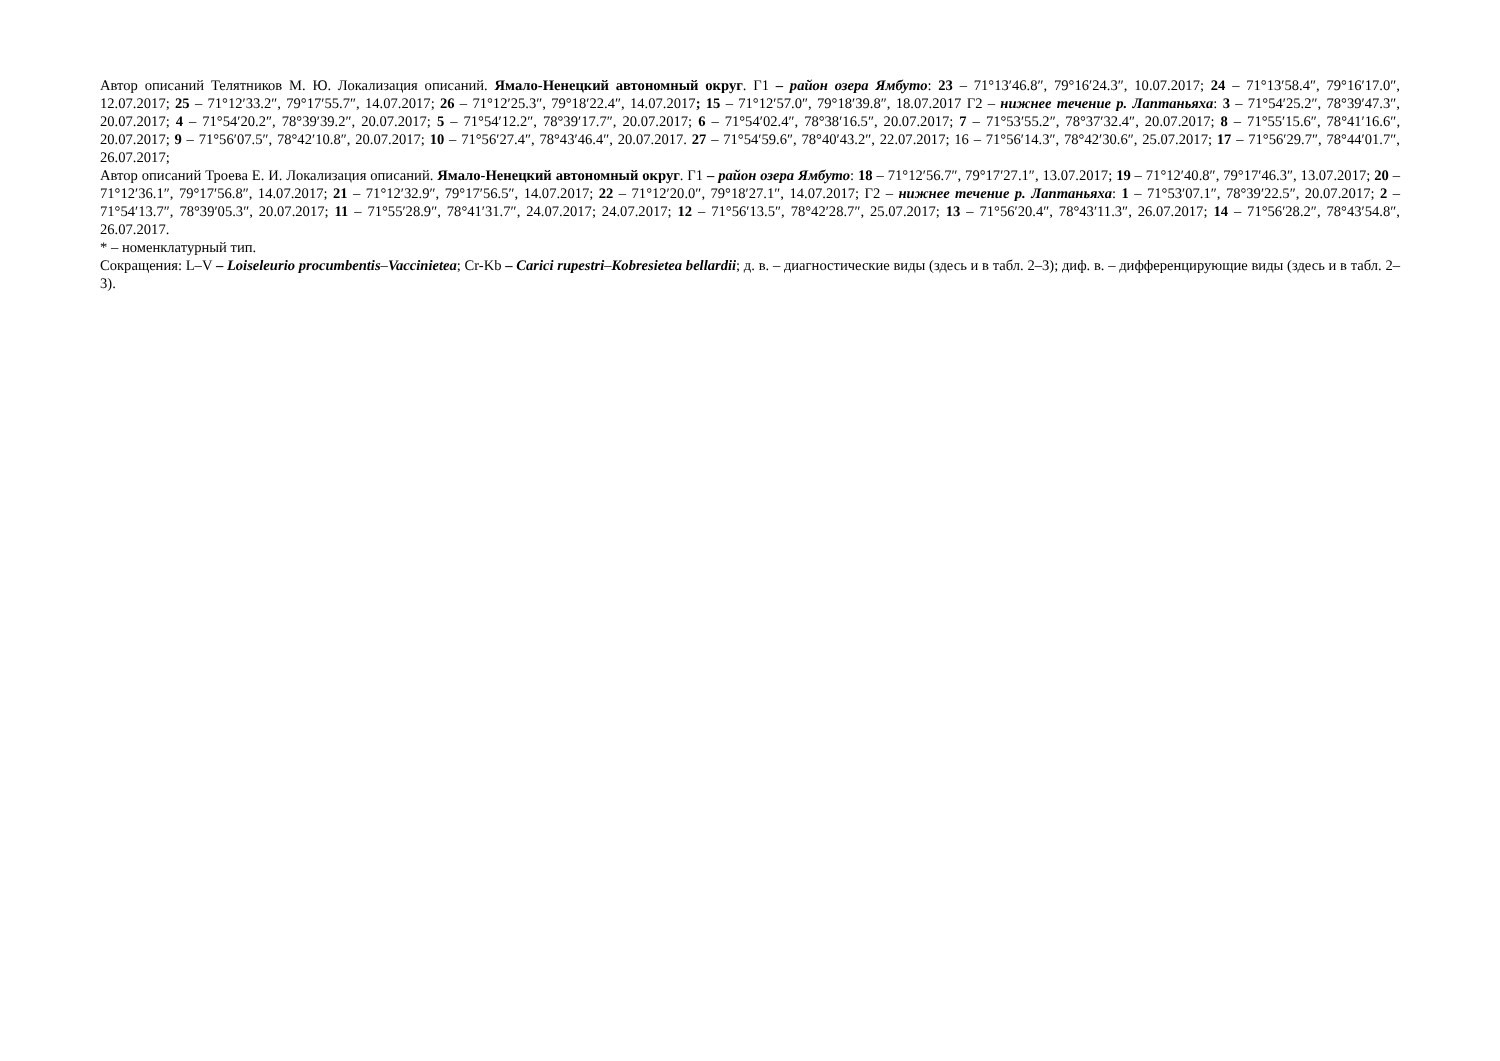Автор описаний Телятников М. Ю. Локализация описаний. Ямало-Ненецкий автономный округ. Г1 – район озера Ямбуто: 23 – 71°13′46.8″, 79°16′24.3″, 10.07.2017; 24 – 71°13′58.4″, 79°16′17.0″, 12.07.2017; 25 – 71°12′33.2″, 79°17′55.7″, 14.07.2017; 26 – 71°12′25.3″, 79°18′22.4″, 14.07.2017; 15 – 71°12′57.0″, 79°18′39.8″, 18.07.2017 Г2 – нижнее течение р. Лаптаньяха: 3 – 71°54′25.2″, 78°39′47.3″, 20.07.2017; 4 – 71°54′20.2″, 78°39′39.2″, 20.07.2017; 5 – 71°54′12.2″, 78°39′17.7″, 20.07.2017; 6 – 71°54′02.4″, 78°38′16.5″, 20.07.2017; 7 – 71°53′55.2″, 78°37′32.4″, 20.07.2017; 8 – 71°55′15.6″, 78°41′16.6″, 20.07.2017; 9 – 71°56′07.5″, 78°42′10.8″, 20.07.2017; 10 – 71°56′27.4″, 78°43′46.4″, 20.07.2017. 27 – 71°54′59.6″, 78°40′43.2″, 22.07.2017; 16 – 71°56′14.3″, 78°42′30.6″, 25.07.2017; 17 – 71°56′29.7″, 78°44′01.7″, 26.07.2017;
Автор описаний Троева Е. И. Локализация описаний. Ямало-Ненецкий автономный округ. Г1 – район озера Ямбуто: 18 – 71°12′56.7″, 79°17′27.1″, 13.07.2017; 19 – 71°12′40.8″, 79°17′46.3″, 13.07.2017; 20 – 71°12′36.1″, 79°17′56.8″, 14.07.2017; 21 – 71°12′32.9″, 79°17′56.5″, 14.07.2017; 22 – 71°12′20.0″, 79°18′27.1″, 14.07.2017; Г2 – нижнее течение р. Лаптаньяха: 1 – 71°53′07.1″, 78°39′22.5″, 20.07.2017; 2 – 71°54′13.7″, 78°39′05.3″, 20.07.2017; 11 – 71°55′28.9″, 78°41′31.7″, 24.07.2017; 24.07.2017; 12 – 71°56′13.5″, 78°42′28.7″, 25.07.2017; 13 – 71°56′20.4″, 78°43′11.3″, 26.07.2017; 14 – 71°56′28.2″, 78°43′54.8″, 26.07.2017.
* – номенклатурный тип.
Сокращения: L–V – Loiseleurio procumbentis–Vaccinietea; Cr-Kb – Carici rupestri–Kobresietea bellardii; д. в. – диагностические виды (здесь и в табл. 2–3); диф. в. – дифференцирующие виды (здесь и в табл. 2–3).